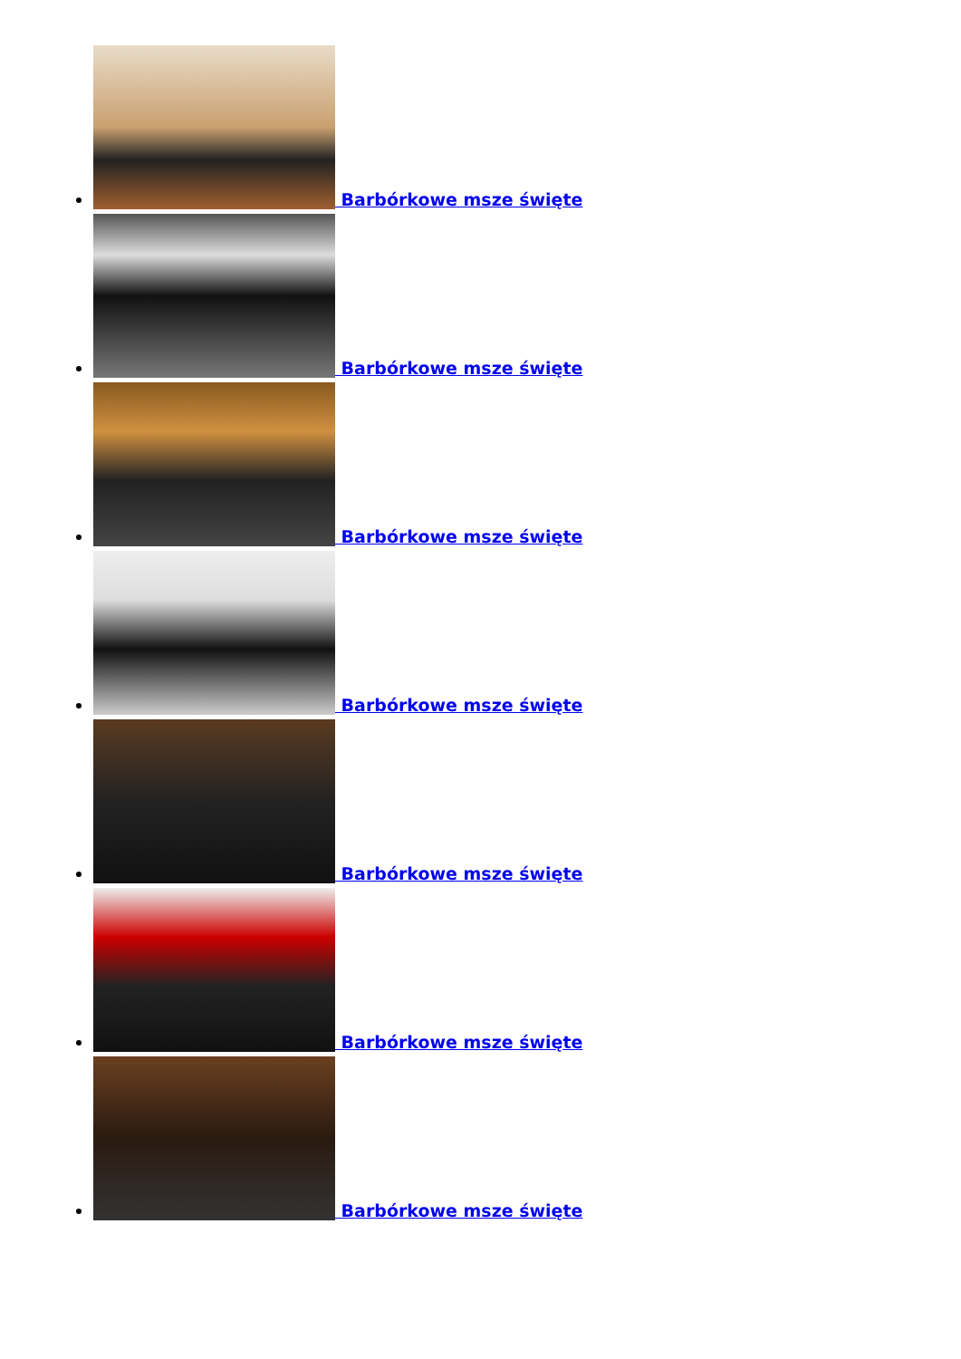Barbórkowe msze święte
Barbórkowe msze święte
Barbórkowe msze święte
Barbórkowe msze święte
Barbórkowe msze święte
Barbórkowe msze święte
Barbórkowe msze święte